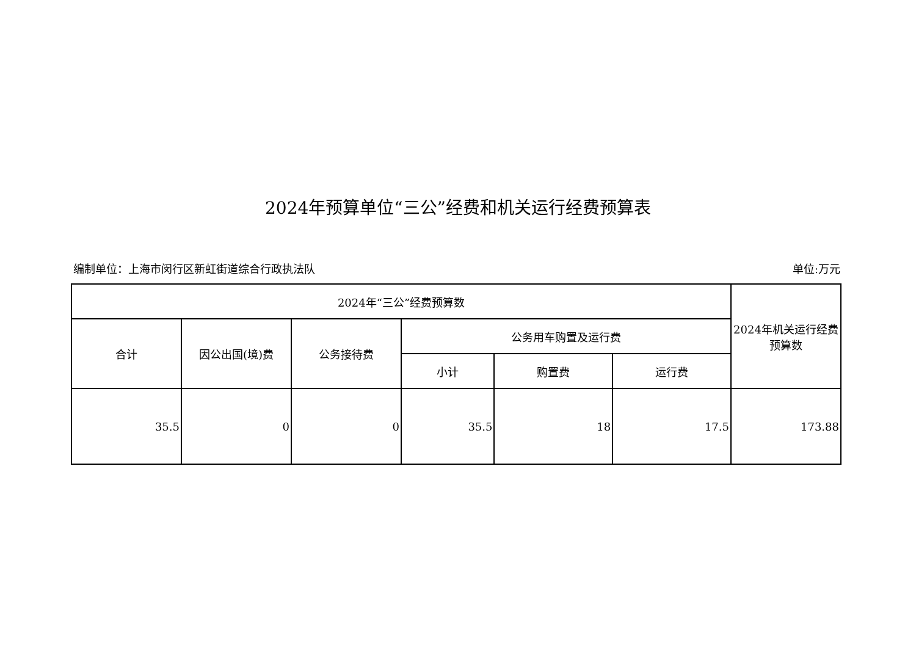2024年预算单位“三公”经费和机关运行经费预算表
编制单位：上海市闵行区新虹街道综合行政执法队 单位:万元
| 2024年“三公”经费预算数 | | | | | | 2024年机关运行经费预算数 |
| --- | --- | --- | --- | --- | --- | --- |
| 合计 | 因公出国(境)费 | 公务接待费 | 公务用车购置及运行费 | | | |
| | | | 小计 | 购置费 | 运行费 | |
| 35.5 | 0 | 0 | 35.5 | 18 | 17.5 | 173.88 |